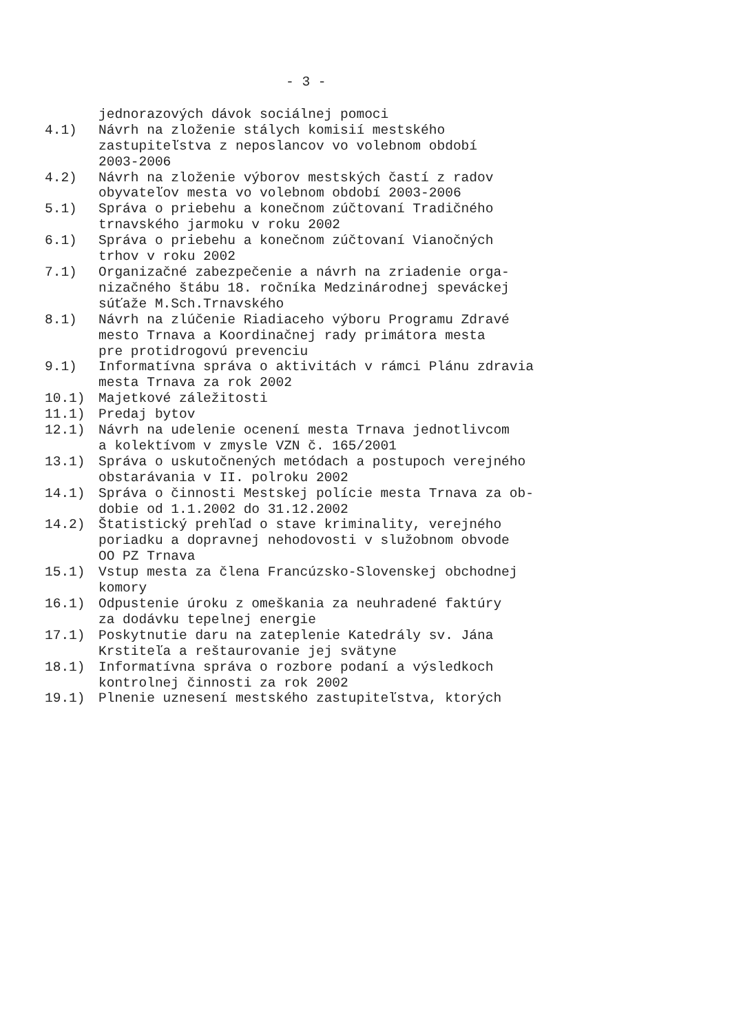- 3 -
jednorazových dávok sociálnej pomoci
4.1) Návrh na zloženie stálych komisií mestského zastupiteľstva z neposlancov vo volebnom období 2003-2006
4.2) Návrh na zloženie výborov mestských častí z radov obyvateľov mesta vo volebnom období 2003-2006
5.1) Správa o priebehu a konečnom zúčtovaní Tradičného trnavského jarmoku v roku 2002
6.1) Správa o priebehu a konečnom zúčtovaní Vianočných trhov v roku 2002
7.1) Organizačné zabezpečenie a návrh na zriadenie orga- nizačného štábu 18. ročníka Medzinárodnej speváckej súťaže M.Sch.Trnavského
8.1) Návrh na zlúčenie Riadiaceho výboru Programu Zdravé mesto Trnava a Koordinačnej rady primátora mesta pre protidrogovú prevenciu
9.1) Informatívna správa o aktivitách v rámci Plánu zdravia mesta Trnava za rok 2002
10.1) Majetkové záležitosti
11.1) Predaj bytov
12.1) Návrh na udelenie ocenení mesta Trnava jednotlivcom a kolektívom v zmysle VZN č. 165/2001
13.1) Správa o uskutočnených metódach a postupoch verejného obstarávania v II. polroku 2002
14.1) Správa o činnosti Mestskej polície mesta Trnava za ob- dobie od 1.1.2002 do 31.12.2002
14.2) Štatistický prehľad o stave kriminality, verejného poriadku a dopravnej nehodovosti v služobnom obvode OO PZ Trnava
15.1) Vstup mesta za člena Francúzsko-Slovenskej obchodnej komory
16.1) Odpustenie úroku z omeškania za neuhradené faktúry za dodávku tepelnej energie
17.1) Poskytnutie daru na zateplenie Katedrály sv. Jána Krstiteľa a reštaurovanie jej svätyne
18.1) Informatívna správa o rozbore podaní a výsledkoch kontrolnej činnosti za rok 2002
19.1) Plnenie uznesení mestského zastupiteľstva, ktorých